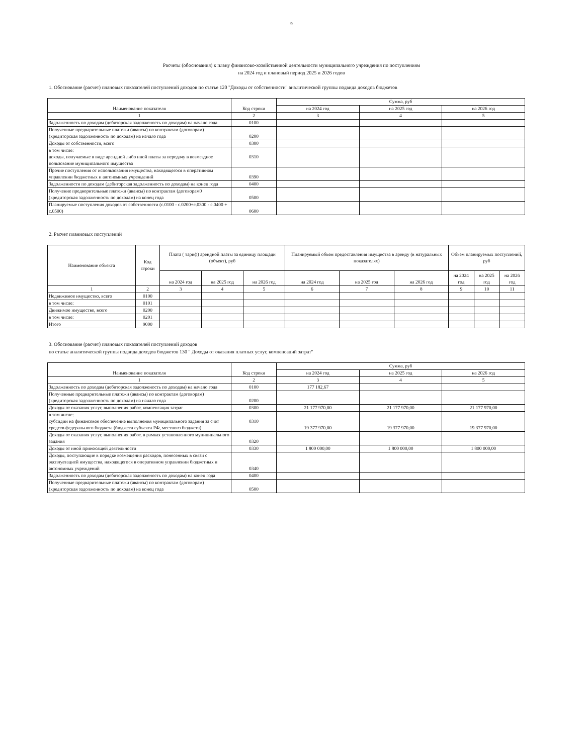9
Расчеты (обоснования) к плану финансово-хозяйственной деятельности муниципального учреждения по поступлениям
на 2024 год и плановый период 2025 и 2026 годов
1. Обоснование (расчет) плановых показателей поступлений доходов по статье 120 "Доходы от собственности" аналитической группы подвида доходов бюджетов
| Наименование показателя | Код строки | Сумма, руб | | |
| --- | --- | --- | --- | --- |
| | | на 2024 год | на 2025 год | на 2026 год |
| 1 | 2 | 3 | 4 | 5 |
| Задолженность по доходам (дебиторская задолженость по доходам) на начало года | 0100 | | | |
| Полученные предварительные платежи (авансы) по контрактам (договорам) (кредиторская задолженность по доходам) на начало года | 0200 | | | |
| Доходы от собственности, всего | 0300 | | | |
| в том числе: доходы, получаемые в виде арендной либо иной платы за передачу в возмездное пользование муниципального имущества | 0310 | | | |
| Прочие поступления от использования имущества, находящегося в оперативном управлении бюджетных и автономных учреждений | 0390 | | | |
| Задолженности по доходам (дебиторская задолженность по доходам) на конец года | 0400 | | | |
| Получение предворительные платежи (авансы) по контрактам (договорам0 (кредиторская задолженность по доходам) на конец года | 0500 | | | |
| Планируемые поступления доходов от собственности (с.0100 - с.0200+с.0300 - с.0400 + с.0500) | 0600 | | | |
2. Расчет планновых поступлений
| Наименование объекта | Код строки | Плата ( тариф) арендной платы за единицу площади (объект), руб | | | Планируемый объем предоставления имущества в аренду (в натуральных показателях) | | | Объем планируемых поступлений, руб | | |
| --- | --- | --- | --- | --- | --- | --- | --- | --- | --- | --- |
| | | на 2024 год | на 2025 год | на 2026 год | на 2024 год | на 2025 год | на 2026 год | на 2024 год | на 2025 год | на 2026 год |
| 1 | 2 | 3 | 4 | 5 | 6 | 7 | 8 | 9 | 10 | 11 |
| Недвижимое имущество, всего | 0100 | | | | | | | | | |
| в том числе: | 0101 | | | | | | | | | |
| Движимое имущество, всего | 0200 | | | | | | | | | |
| в том числе: | 0201 | | | | | | | | | |
| Итого | 9000 | | | | | | | | | |
3. Обоснование (расчет) плановых показателей поступлений доходов
по статье аналитической группы подвида доходов бюджетов 130 " Доходы от оказания платных услуг, компенсаций затрат"
| Наименование показателя | Код строки | Сумма, руб | | |
| --- | --- | --- | --- | --- |
| | | на 2024 год | на 2025 год | на 2026 год |
| 1 | 2 | 3 | 4 | 5 |
| Задолженность по доходам (дебиторская задолженость по доходам) на начало года | 0100 | 177 182,67 | | |
| Полученные предварительные платежи (авансы) по контрактам (договорам) (кредиторская задолженность по доходам) на начало года | 0200 | | | |
| Доходы от оказания услуг, выполнения работ, компенсация затрат | 0300 | 21 177 970,00 | 21 177 970,00 | 21 177 970,00 |
| в том числе: субсидии на финансовое обеспечение выполнения муниципального задания за счет средств федерального бюджета (бюджета субъекта РФ, местного бюджета) | 0310 | 19 377 970,00 | 19 377 970,00 | 19 377 970,00 |
| Доходы от оказания услуг, выполнения работ, в рамках установленного муниципального задания | 0320 | | | |
| Доходы от иной приносящей деятельности | 0330 | 1 800 000,00 | 1 800 000,00 | 1 800 000,00 |
| Доходы, поступающие в порядке возмещения расходов, понесенных в связи с эксплуатацией имущества, находящегося в оперативном управлении бюджетных и автономных учреждений | 0340 | | | |
| Задолженность по доходам (дебиторская задолженость по доходам) на конец года | 0400 | | | |
| Полученные предварительные платежи (авансы) по контрактам (договорам) (кредиторская задолженность по доходам) на конец года | 0500 | | | |